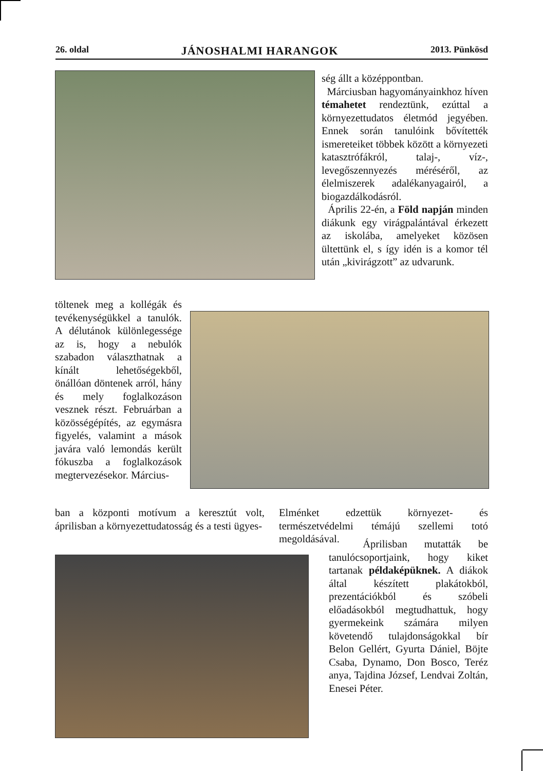26. oldal JÁNOSHALMI HARANGOK 2013. Pünkösd
ség állt a középpontban.
Márciusban hagyományainkhoz híven témahetet rendeztünk, ezúttal a környezettudatos életmód jegyében. Ennek során tanulóink bővítették ismereteiket többek között a környezeti katasztrófákról, talaj-, víz-, levegőszennyezés méréséről, az élelmiszerek adalékanyagairól, a biogazdálkodásról.
Április 22-én, a Föld napján minden diákunk egy virágpalántával érkezett az iskolába, amelyeket közösen ültettünk el, s így idén is a komor tél után „kivirágzott” az udvarunk.
töltenek meg a kollégák és tevékenységükkel a tanulók. A délutánok különlegessége az is, hogy a nebulók szabadon választhatnak a kínált lehetőségekből, önállóan döntenek arról, hány és mely foglalkozáson vesznek részt. Februárban a közösségépítés, az egymásra figyelés, valamint a mások javára való lemondás került fókuszba a foglalkozások megtervezésekor. Március-
ban a központi motívum a keresztút volt, áprilisban a környezettudatosság és a testi ügyes-
Elménket edzettük környezet- és természetvédelmi témájú szellemi totó megoldásával.
Áprilisban mutatták be tanulócsoportjaink, hogy kiket tartanak példaképüknek. A diákok által készített plakátokból, prezentációkból és szóbeli előadásokból megtudhattuk, hogy gyermekeink számára milyen követendő tulajdonságokkal bír Belon Gellért, Gyurta Dániel, Böjte Csaba, Dynamo, Don Bosco, Teréz anya, Tajdina József, Lendvai Zoltán, Enesei Péter.